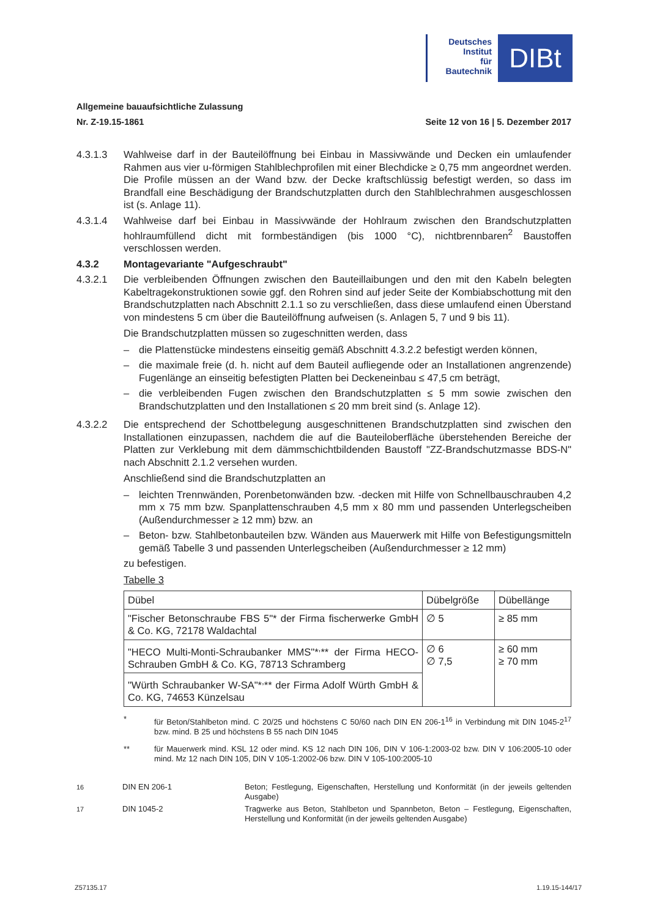Deutsches
Institut
für
Bautechnik
DIBt
Allgemeine bauaufsichtliche Zulassung
Nr. Z-19.15-1861 Seite 12 von 16 | 5. Dezember 2017
4.3.1.3 Wahlweise darf in der Bauteilöffnung bei Einbau in Massivwände und Decken ein umlaufender Rahmen aus vier u-förmigen Stahlblechprofilen mit einer Blechdicke ≥ 0,75 mm angeordnet werden. Die Profile müssen an der Wand bzw. der Decke kraftschlüssig befestigt werden, so dass im Brandfall eine Beschädigung der Brandschutzplatten durch den Stahlblechrahmen ausgeschlossen ist (s. Anlage 11).
4.3.1.4 Wahlweise darf bei Einbau in Massivwände der Hohlraum zwischen den Brandschutzplatten hohlraumfüllend dicht mit formbeständigen (bis 1000 °C), nichtbrennbaren<sup>2</sup> Baustoffen verschlossen werden.
4.3.2 Montagevariante "Aufgeschraubt"
4.3.2.1 Die verbleibenden Öffnungen zwischen den Bauteillaibungen und den mit den Kabeln belegten Kabeltragekonstruktionen sowie ggf. den Rohren sind auf jeder Seite der Kombiabschottung mit den Brandschutzplatten nach Abschnitt 2.1.1 so zu verschließen, dass diese umlaufend einen Überstand von mindestens 5 cm über die Bauteilöffnung aufweisen (s. Anlagen 5, 7 und 9 bis 11).
Die Brandschutzplatten müssen so zugeschnitten werden, dass
– die Plattenstücke mindestens einseitig gemäß Abschnitt 4.3.2.2 befestigt werden können,
– die maximale freie (d. h. nicht auf dem Bauteil aufliegende oder an Installationen angrenzende) Fugenlänge an einseitig befestigten Platten bei Deckeneinbau ≤ 47,5 cm beträgt,
– die verbleibenden Fugen zwischen den Brandschutzplatten ≤ 5 mm sowie zwischen den Brandschutzplatten und den Installationen ≤ 20 mm breit sind (s. Anlage 12).
4.3.2.2 Die entsprechend der Schottbelegung ausgeschnittenen Brandschutzplatten sind zwischen den Installationen einzupassen, nachdem die auf die Bauteiloberfläche überstehenden Bereiche der Platten zur Verklebung mit dem dämmschichtbildenden Baustoff "ZZ-Brandschutzmasse BDS-N" nach Abschnitt 2.1.2 versehen wurden.
Anschließend sind die Brandschutzplatten an
– leichten Trennwänden, Porenbetonwänden bzw. -decken mit Hilfe von Schnellbauschrauben 4,2 mm x 75 mm bzw. Spanplattenschrauben 4,5 mm x 80 mm und passenden Unterlegscheiben (Außendurchmesser ≥ 12 mm) bzw. an
– Beton- bzw. Stahlbetonbauteilen bzw. Wänden aus Mauerwerk mit Hilfe von Befestigungsmitteln gemäß Tabelle 3 und passenden Unterlegscheiben (Außendurchmesser ≥ 12 mm)
zu befestigen.
Tabelle 3
| Dübel | Dübelgröße | Dübellänge |
| "Fischer Betonschraube FBS 5"* der Firma fischerwerke GmbH & Co. KG, 72178 Waldachtal | ∅ 5 | ≥ 85 mm |
| "HECO Multi-Monti-Schraubanker MMS"*<sup>,</sup>** der Firma HECO-Schrauben GmbH & Co. KG, 78713 Schramberg | ∅ 6 ∅ 7,5 | ≥ 60 mm ≥ 70 mm |
| "Würth Schraubanker W-SA"*<sup>,</sup>** der Firma Adolf Würth GmbH & Co. KG, 74653 Künzelsau | | |
* für Beton/Stahlbeton mind. C 20/25 und höchstens C 50/60 nach DIN EN 206-1<sup>16</sup> in Verbindung mit DIN 1045-2<sup>17</sup> bzw. mind. B 25 und höchstens B 55 nach DIN 1045
** für Mauerwerk mind. KSL 12 oder mind. KS 12 nach DIN 106, DIN V 106-1:2003-02 bzw. DIN V 106:2005-10 oder mind. Mz 12 nach DIN 105, DIN V 105-1:2002-06 bzw. DIN V 105-100:2005-10
<sup>16</sup> DIN EN 206-1 Beton; Festlegung, Eigenschaften, Herstellung und Konformität (in der jeweils geltenden Ausgabe)
<sup>17</sup> DIN 1045-2 Tragwerke aus Beton, Stahlbeton und Spannbeton, Beton – Festlegung, Eigenschaften, Herstellung und Konformität (in der jeweils geltenden Ausgabe)
Z57135.17 1.19.15-144/17